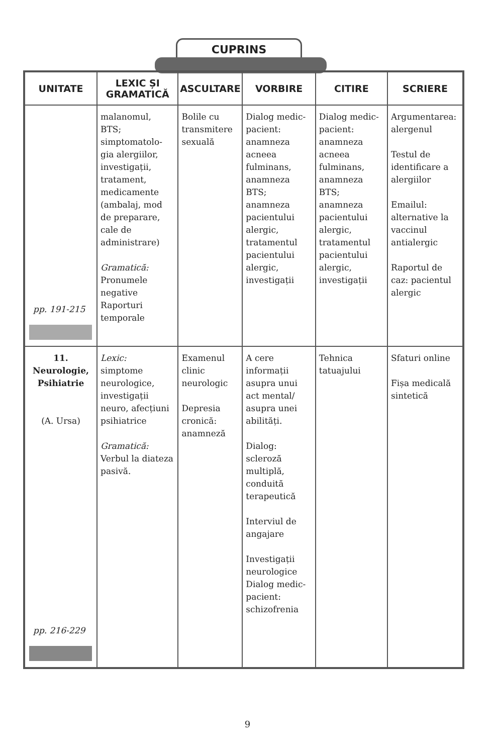CUPRINS
| UNITATE | LEXIC ȘI GRAMATICĂ | ASCULTARE | VORBIRE | CITIRE | SCRIERE |
| --- | --- | --- | --- | --- | --- |
| pp. 191-215 | malanomul, BTS; simptomatolo-gia alergiilor, investigații, tratament, medicamente (ambalaj, mod de preparare, cale de administrare) Gramatică: Pronumele negative Raporturi temporale | Bolile cu transmitere sexuală | Dialog medic-pacient: anamneza acneea fulminans, anamneza BTS; anamneza pacientului alergic, tratamentul pacientului alergic, investigații | Dialog medic-pacient: anamneza acneea fulminans, anamneza BTS; anamneza pacientului alergic, tratamentul pacientului alergic, investigații | Argumentarea: alergenul Testul de identificare a alergiilor Emailul: alternative la vaccinul antialergic Raportul de caz: pacientul alergic |
| 11. Neurologie, Psihiatrie (A. Ursa) pp. 216-229 | Lexic: simptome neurologice, investigații neuro, afecțiuni psihiatrice Gramatică: Verbul la diateza pasivă. | Examenul clinic neurologic Depresia cronică: anamneză | A cere informații asupra unui act mental/ asupra unei abilități. Dialog: scleroză multiplă, conduită terapeutică Interviul de angajare Investigații neurologice Dialog medic-pacient: schizofrenia | Tehnica tatuajului | Sfaturi online Fișa medicală sintetică |
9